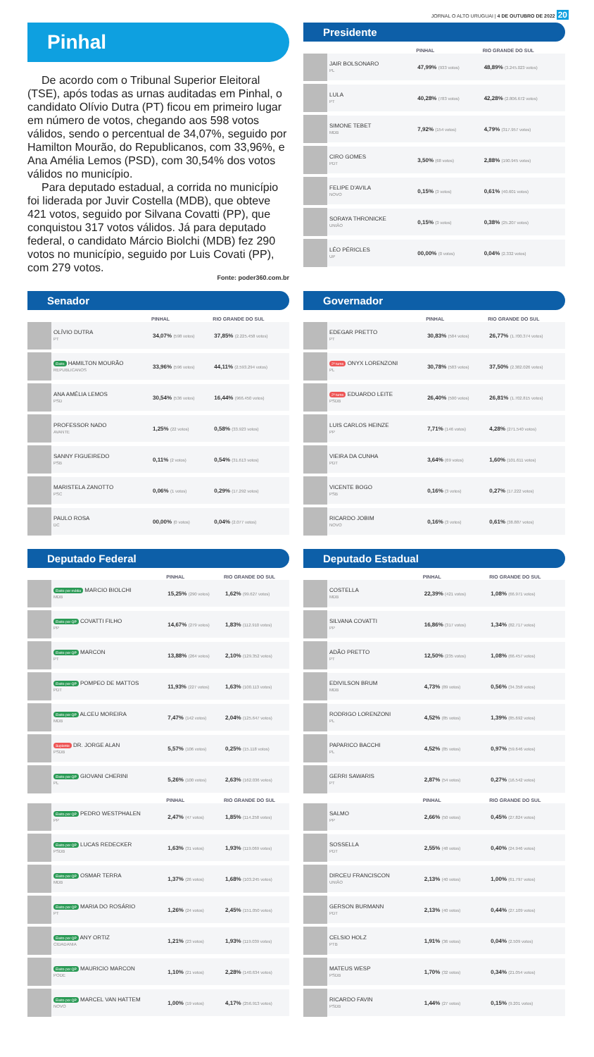JORNAL O ALTO URUGUAI | 4 DE OUTUBRO DE 2022 20
Pinhal
De acordo com o Tribunal Superior Eleitoral (TSE), após todas as urnas auditadas em Pinhal, o candidato Olívio Dutra (PT) ficou em primeiro lugar em número de votos, chegando aos 598 votos válidos, sendo o percentual de 34,07%, seguido por Hamilton Mourão, do Republicanos, com 33,96%, e Ana Amélia Lemos (PSD), com 30,54% dos votos válidos no município.
Para deputado estadual, a corrida no município foi liderada por Juvir Costella (MDB), que obteve 421 votos, seguido por Silvana Covatti (PP), que conquistou 317 votos válidos. Já para deputado federal, o candidato Márcio Biolchi (MDB) fez 290 votos no município, seguido por Luis Covati (PP), com 279 votos.
Fonte: poder360.com.br
Presidente
| | | PINHAL | RIO GRANDE DO SUL |
| --- | --- | --- | --- |
| | JAIR BOLSONARO PL | 47,99% (933 votos) | 48,89% (3.245.023 votos) |
| | LULA PT | 40,28% (783 votos) | 42,28% (2.806.672 votos) |
| | SIMONE TEBET MDB | 7,92% (154 votos) | 4,79% (317.957 votos) |
| | CIRO GOMES PDT | 3,50% (68 votos) | 2,88% (190.945 votos) |
| | FELIPE D'AVILA NOVO | 0,15% (3 votos) | 0,61% (40.601 votos) |
| | SORAYA THRONICKE UNIÃO | 0,15% (3 votos) | 0,38% (25.207 votos) |
| | LÉO PÉRICLES UP | 00,00% (0 votos) | 0,04% (2.332 votos) |
Senador
| | | PINHAL | RIO GRANDE DO SUL |
| --- | --- | --- | --- |
| | OLÍVIO DUTRA PT | 34,07% (598 votos) | 37,85% (2.225.458 votos) |
| | Eleito HAMILTON MOURÃO REPUBLICANOS | 33,96% (596 votos) | 44,11% (2.593.294 votos) |
| | ANA AMÉLIA LEMOS PSD | 30,54% (536 votos) | 16,44% (966.450 votos) |
| | PROFESSOR NADO AVANTE | 1,25% (22 votos) | 0,58% (33.923 votos) |
| | SANNY FIGUEIREDO PSB | 0,11% (2 votos) | 0,54% (31.613 votos) |
| | MARISTELA ZANOTTO PSC | 0,06% (1 votos) | 0,29% (17.292 votos) |
| | PAULO ROSA DC | 00,00% (0 votos) | 0,04% (2.077 votos) |
Governador
| | | PINHAL | RIO GRANDE DO SUL |
| --- | --- | --- | --- |
| | EDEGAR PRETTO PT | 30,83% (584 votos) | 26,77% (1.700.374 votos) |
| | 2º turno ONYX LORENZONI PL | 30,78% (583 votos) | 37,50% (2.382.026 votos) |
| | 2º turno EDUARDO LEITE PSDB | 26,40% (500 votos) | 26,81% (1.702.815 votos) |
| | LUIS CARLOS HEINZE PP | 7,71% (146 votos) | 4,28% (271.540 votos) |
| | VIEIRA DA CUNHA PDT | 3,64% (69 votos) | 1,60% (101.611 votos) |
| | VICENTE BOGO PSB | 0,16% (3 votos) | 0,27% (17.222 votos) |
| | RICARDO JOBIM NOVO | 0,16% (3 votos) | 0,61% (38.887 votos) |
Deputado Federal
| | | PINHAL | RIO GRANDE DO SUL |
| --- | --- | --- | --- |
| | Eleito por média MARCIO BIOLCHI MDB | 15,25% (290 votos) | 1,62% (99.627 votos) |
| | Eleito por QP COVATTI FILHO PP | 14,67% (279 votos) | 1,83% (112.910 votos) |
| | Eleito por QP MARCON PT | 13,88% (264 votos) | 2,10% (129.352 votos) |
| | Eleito por QP POMPEO DE MATTOS PDT | 11,93% (227 votos) | 1,63% (100.113 votos) |
| | Eleito por QP ALCEU MOREIRA MDB | 7,47% (142 votos) | 2,04% (125.647 votos) |
| | Suplente DR. JORGE ALAN PSDB | 5,57% (106 votos) | 0,25% (15.118 votos) |
| | Eleito por QP GIOVANI CHERINI PL | 5,26% (100 votos) | 2,63% (162.036 votos) |
| | | PINHAL | RIO GRANDE DO SUL |
| | Eleito por QP PEDRO WESTPHALEN PP | 2,47% (47 votos) | 1,85% (114.258 votos) |
| | Eleito por QP LUCAS REDECKER PSDB | 1,63% (31 votos) | 1,93% (119.069 votos) |
| | Eleito por QP OSMAR TERRA MDB | 1,37% (26 votos) | 1,68% (103.245 votos) |
| | Eleito por QP MARIA DO ROSÁRIO PT | 1,26% (24 votos) | 2,45% (151.050 votos) |
| | Eleito por QP ANY ORTIZ CIDADANIA | 1,21% (23 votos) | 1,93% (119.039 votos) |
| | Eleito por QP MAURICIO MARCON PODE | 1,10% (21 votos) | 2,28% (140.634 votos) |
| | Eleito por QP MARCEL VAN HATTEM NOVO | 1,00% (19 votos) | 4,17% (256.913 votos) |
Deputado Estadual
| | | PINHAL | RIO GRANDE DO SUL |
| --- | --- | --- | --- |
| | COSTELLA MDB | 22,39% (421 votos) | 1,08% (66.971 votos) |
| | SILVANA COVATTI PP | 16,86% (317 votos) | 1,34% (82.717 votos) |
| | ADÃO PRETTO PT | 12,50% (235 votos) | 1,08% (66.457 votos) |
| | EDIVILSON BRUM MDB | 4,73% (89 votos) | 0,56% (34.358 votos) |
| | RODRIGO LORENZONI PL | 4,52% (85 votos) | 1,39% (85.692 votos) |
| | PAPARICO BACCHI PL | 4,52% (85 votos) | 0,97% (59.646 votos) |
| | GERRI SAWARIS PT | 2,87% (54 votos) | 0,27% (16.542 votos) |
| | | PINHAL | RIO GRANDE DO SUL |
| | SALMO PP | 2,66% (50 votos) | 0,45% (27.824 votos) |
| | SOSSELLA PDT | 2,55% (48 votos) | 0,40% (24.946 votos) |
| | DIRCEU FRANCISCON UNIÃO | 2,13% (40 votos) | 1,00% (61.797 votos) |
| | GERSON BURMANN PDT | 2,13% (40 votos) | 0,44% (27.109 votos) |
| | CELSIO HOLZ PTB | 1,91% (36 votos) | 0,04% (2.509 votos) |
| | MATEUS WESP PSDB | 1,70% (32 votos) | 0,34% (21.054 votos) |
| | RICARDO FAVIN PSDB | 1,44% (27 votos) | 0,15% (9.201 votos) |